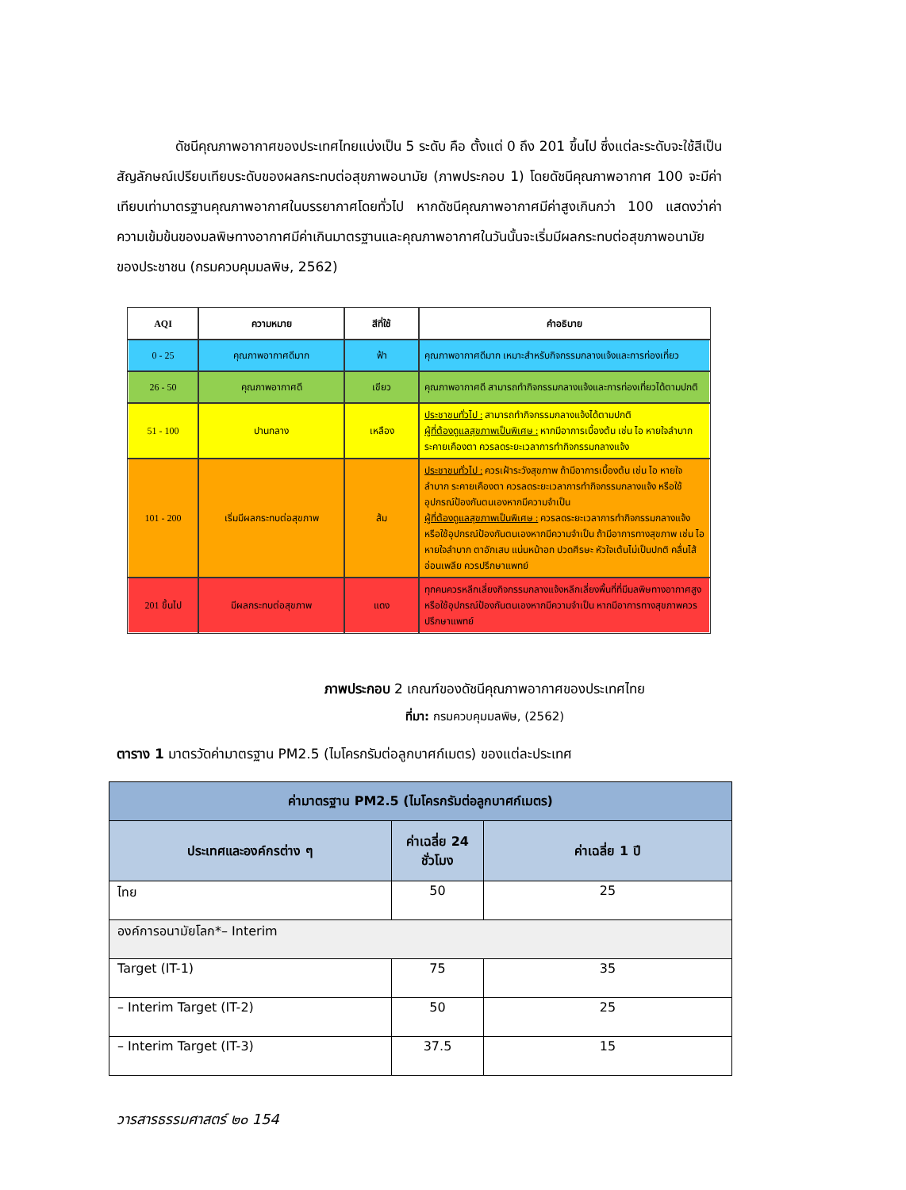ดัชนีคุณภาพอากาศของประเทศไทยแบ่งเป็น 5 ระดับ คือ ตั้งแต่ 0 ถึง 201 ขึ้นไป ซึ่งแต่ละระดับจะใช้สีเป็นสัญลักษณ์เปรียบเทียบระดับของผลกระทบต่อสุขภาพอนามัย (ภาพประกอบ 1) โดยดัชนีคุณภาพอากาศ 100 จะมีค่าเทียบเท่ามาตรฐานคุณภาพอากาศในบรรยากาศโดยทั่วไป หากดัชนีคุณภาพอากาศมีค่าสูงเกินกว่า 100 แสดงว่าค่าความเข้มข้นของมลพิษทางอากาศมีค่าเกินมาตรฐานและคุณภาพอากาศในวันนั้นจะเริ่มมีผลกระทบต่อสุขภาพอนามัยของประชาชน (กรมควบคุมมลพิษ, 2562)
| AQI | ความหมาย | สีที่ใช้ | คำอธิบาย |
| --- | --- | --- | --- |
| 0 - 25 | คุณภาพอากาศดีมาก | ฟ้า | คุณภาพอากาศดีมาก เหมาะสำหรับกิจกรรมกลางแจ้งและการท่องเที่ยว |
| 26 - 50 | คุณภาพอากาศดี | เขียว | คุณภาพอากาศดี สามารถทำกิจกรรมกลางแจ้งและการท่องเที่ยวได้ตามปกติ |
| 51 - 100 | ปานกลาง | เหลือง | ประชาชนทั่วไป : สามารถทำกิจกรรมกลางแจ้งได้ตามปกติ ผู้ที่ต้องดูแลสุขภาพเป็นพิเศษ : หากมีอาการเบื้องต้น เช่น ไอ หายใจลำบาก ระคายเคืองตา ควรลดระยะเวลาการทำกิจกรรมกลางแจ้ง |
| 101 - 200 | เริ่มมีผลกระทบต่อสุขภาพ | ส้ม | ประชาชนทั่วไป : ควรเฝ้าระวังสุขภาพ ถ้ามีอาการเบื้องต้น เช่น ไอ หายใจลำบาก ระคายเคืองตา ควรลดระยะเวลาการทำกิจกรรมกลางแจ้ง หรือใช้อุปกรณ์ป้องกันตนเองหากมีความจำเป็น ผู้ที่ต้องดูแลสุขภาพเป็นพิเศษ : ควรลดระยะเวลาการทำกิจกรรมกลางแจ้ง หรือใช้อุปกรณ์ป้องกันตนเองหากมีความจำเป็น ถ้ามีอาการทางสุขภาพ เช่น ไอ หายใจลำบาก ตาอักเสบ แน่นหน้าอก ปวดศีรษะ หัวใจเต้นไม่เป็นปกติ คลื่นไส้ อ่อนเพลีย ควรปรึกษาแพทย์ |
| 201 ขึ้นไป | มีผลกระทบต่อสุขภาพ | แดง | ทุกคนควรหลีกเลี่ยงกิจกรรมกลางแจ้งหลีกเลี่ยงพื้นที่ที่มีมลพิษทางอากาศสูง หรือใช้อุปกรณ์ป้องกันตนเองหากมีความจำเป็น หากมีอาการทางสุขภาพควรปรึกษาแพทย์ |
ภาพประกอบ 2 เกณฑ์ของดัชนีคุณภาพอากาศของประเทศไทย
ที่มา: กรมควบคุมมลพิษ, (2562)
ตาราง 1 มาตรวัดค่ามาตรฐาน PM2.5 (ไมโครกรัมต่อลูกบาศก์เมตร) ของแต่ละประเทศ
| ค่ามาตรฐาน PM2.5 (ไมโครกรัมต่อลูกบาศก์เมตร) | | |
| --- | --- | --- |
| ประเทศและองค์กรต่าง ๆ | ค่าเฉลี่ย 24 ชั่วโมง | ค่าเฉลี่ย 1 ปี |
| ไทย | 50 | 25 |
| องค์การอนามัยโลก*– Interim | | |
| Target (IT-1) | 75 | 35 |
| – Interim Target (IT-2) | 50 | 25 |
| – Interim Target (IT-3) | 37.5 | 15 |
วารสารธรรมศาสตร์ ๒๐ 154